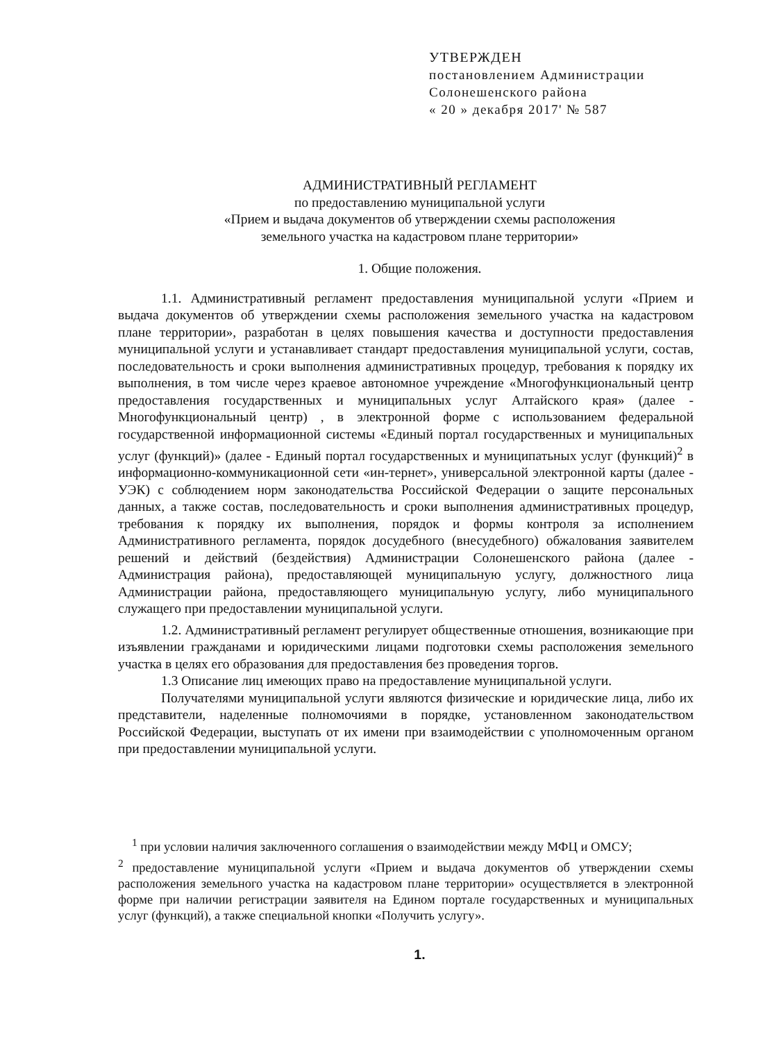УТВЕРЖДЕН
постановлением Администрации
Солонешенского района
« 20 » декабря 2017' № 587
АДМИНИСТРАТИВНЫЙ РЕГЛАМЕНТ
по предоставлению муниципальной услуги
«Прием и выдача документов об утверждении схемы расположения
земельного участка на кадастровом плане территории»
1. Общие положения.
1.1. Административный регламент предоставления муниципальной услуги «Прием и выдача документов об утверждении схемы расположения земельного участка на кадастровом плане территории», разработан в целях повышения качества и доступности предоставления муниципальной услуги и устанавливает стандарт предоставления муниципальной услуги, состав, последовательность и сроки выполнения административных процедур, требования к порядку их выполнения, в том числе через краевое автономное учреждение «Многофункциональный центр предоставления государственных и муниципальных услуг Алтайского края» (далее - Многофункциональный центр) , в электронной форме с использованием федеральной государственной информационной системы «Единый портал государственных и муниципальных услуг (функций)» (далее - Единый портал государственных и муниципатьных услуг (функций)<sup>2</sup> в информационно-коммуникационной сети «ин-тернет», универсальной электронной карты (далее - УЭК) с соблюдением норм законодательства Российской Федерации о защите персональных данных, а также состав, последовательность и сроки выполнения административных процедур, требования к порядку их выполнения, порядок и формы контроля за исполнением Административного регламента, порядок досудебного (внесудебного) обжалования заявителем решений и действий (бездействия) Администрации Солонешенского района (далее - Администрация района), предоставляющей муниципальную услугу, должностного лица Администрации района, предоставляющего муниципальную услугу, либо муниципального служащего при предоставлении муниципальной услуги.
1.2. Административный регламент регулирует общественные отношения, возникающие при изъявлении гражданами и юридическими лицами подготовки схемы расположения земельного участка в целях его образования для предоставления без проведения торгов.
1.3 Описание лиц имеющих право на предоставление муниципальной услуги.
Получателями муниципальной услуги являются физические и юридические лица, либо их представители, наделенные полномочиями в порядке, установленном законодательством Российской Федерации, выступать от их имени при взаимодействии с уполномоченным органом при предоставлении муниципальной услуги.
<sup>1</sup> при условии наличия заключенного соглашения о взаимодействии между МФЦ и ОМСУ;
<sup>2</sup> предоставление муниципальной услуги «Прием и выдача документов об утверждении схемы расположения земельного участка на кадастровом плане территории» осуществляется в электронной форме при наличии регистрации заявителя на Едином портале государственных и муниципальных услуг (функций), а также специальной кнопки «Получить услугу».
1.